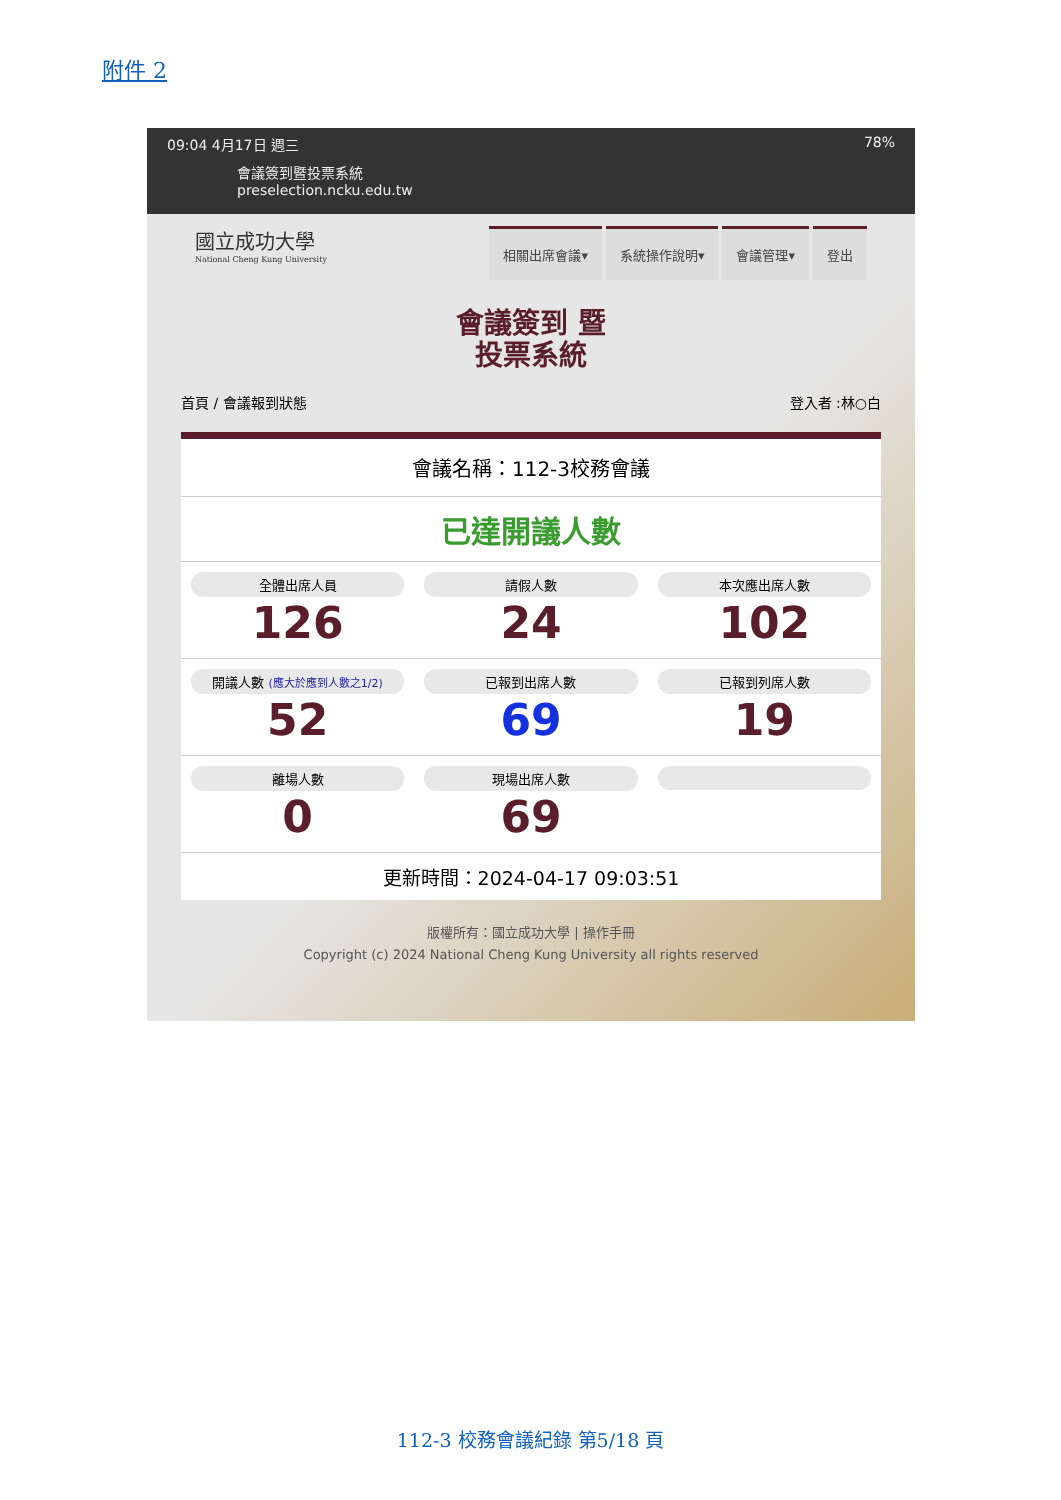附件 2
09:04 4月17日 週三 78%
會議簽到暨投票系統
preselection.ncku.edu.tw
國立成功大學
National Cheng Kung University
相關出席會議▾ 系統操作說明▾ 會議管理▾ 登出
會議簽到 暨
投票系統
首頁 / 會議報到狀態 登入者 :林○白
會議名稱：112-3校務會議
已達開議人數
全體出席人員
126
請假人數
24
本次應出席人數
102
開議人數 (應大於應到人數之1/2)
52
已報到出席人數
69
已報到列席人數
19
離場人數
0
現場出席人數
69
更新時間：2024-04-17 09:03:51
版權所有：國立成功大學 | 操作手冊
Copyright (c) 2024 National Cheng Kung University all rights reserved
112-3 校務會議紀錄 第5/18 頁